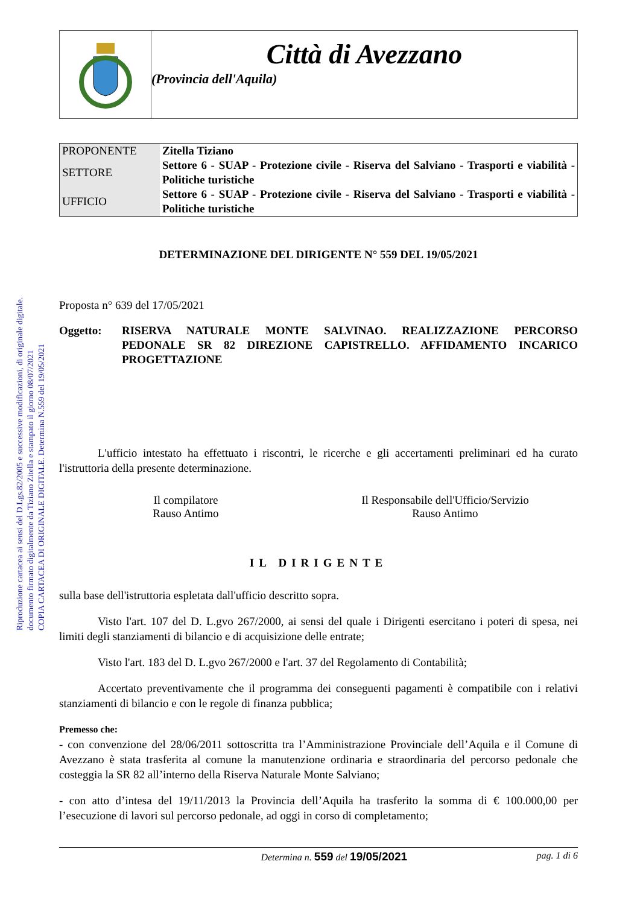Riproduzione cartacea ai sensi del D.Lgs.82/2005 e successive modificazioni, di originale digitale.
documento firmato digitalmente da Tiziano Zitella e stampato il giorno 08/07/2021
COPIA CARTACEA DI ORIGINALE DIGITALE. Determina N.559 del 19/05/2021
Città di Avezzano
(Provincia dell'Aquila)
| PROPONENTE | Zitella Tiziano |
| SETTORE | Settore 6 - SUAP - Protezione civile - Riserva del Salviano - Trasporti e viabilità - Politiche turistiche |
| UFFICIO | Settore 6 - SUAP - Protezione civile - Riserva del Salviano - Trasporti e viabilità - Politiche turistiche |
DETERMINAZIONE DEL DIRIGENTE N° 559 DEL 19/05/2021
Proposta n° 639 del 17/05/2021
Oggetto: RISERVA NATURALE MONTE SALVINAO. REALIZZAZIONE PERCORSO PEDONALE SR 82 DIREZIONE CAPISTRELLO. AFFIDAMENTO INCARICO PROGETTAZIONE
L'ufficio intestato ha effettuato i riscontri, le ricerche e gli accertamenti preliminari ed ha curato l'istruttoria della presente determinazione.
Il compilatore
Rauso Antimo
Il Responsabile dell'Ufficio/Servizio
Rauso Antimo
IL DIRIGENTE
sulla base dell'istruttoria espletata dall'ufficio descritto sopra.
Visto l'art. 107 del D. L.gvo 267/2000, ai sensi del quale i Dirigenti esercitano i poteri di spesa, nei limiti degli stanziamenti di bilancio e di acquisizione delle entrate;
Visto l'art. 183 del D. L.gvo 267/2000 e l'art. 37 del Regolamento di Contabilità;
Accertato preventivamente che il programma dei conseguenti pagamenti è compatibile con i relativi stanziamenti di bilancio e con le regole di finanza pubblica;
Premesso che:
- con convenzione del 28/06/2011 sottoscritta tra l’Amministrazione Provinciale dell’Aquila e il Comune di Avezzano è stata trasferita al comune la manutenzione ordinaria e straordinaria del percorso pedonale che costeggia la SR 82 all’interno della Riserva Naturale Monte Salviano;
- con atto d’intesa del 19/11/2013 la Provincia dell’Aquila ha trasferito la somma di € 100.000,00 per l’esecuzione di lavori sul percorso pedonale, ad oggi in corso di completamento;
Determina n. 559 del 19/05/2021
pag. 1 di 6